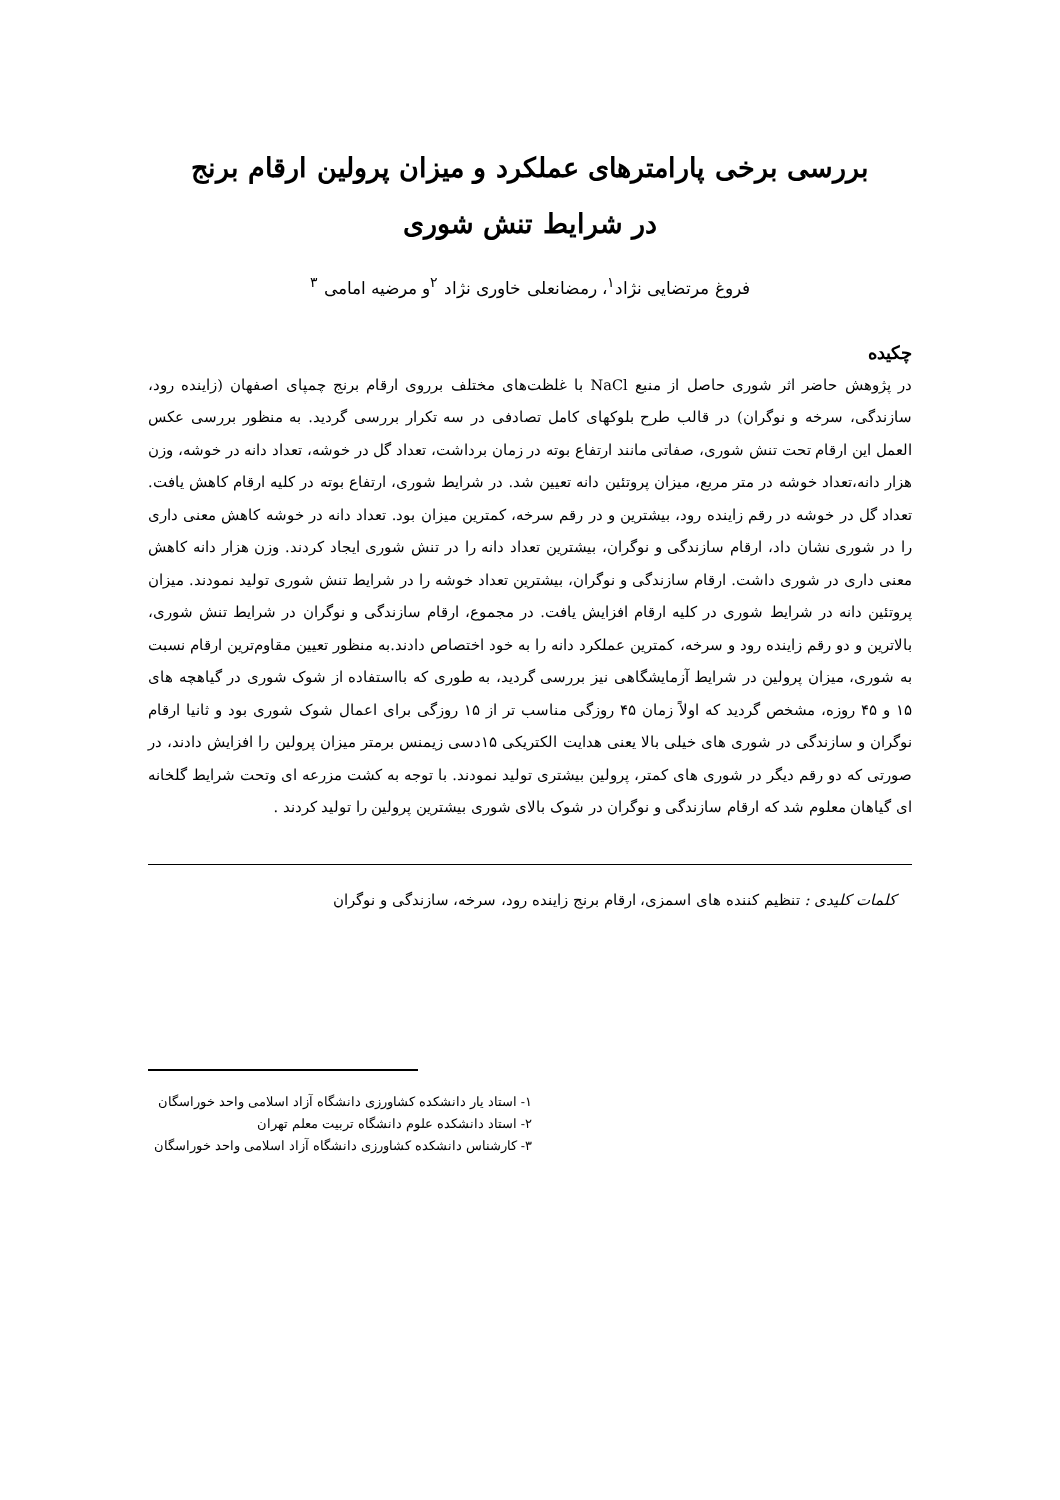بررسی برخی پارامترهای عملکرد و میزان پرولین ارقام برنج
در شرایط تنش شوری
فروغ مرتضایی نژاد<sup>۱</sup>، رمضانعلی خاوری نژاد <sup>۲</sup>و مرضیه امامی <sup>۳</sup>
چکیده
در پژوهش حاضر اثر شوری حاصل از منبع NaCl با غلظت‌های مختلف برروی ارقام برنج چمپای اصفهان (زاینده رود، سازندگی، سرخه و نوگران) در قالب طرح بلوکهای کامل تصادفی در سه تکرار بررسی گردید. به منظور بررسی عکس العمل این ارقام تحت تنش شوری، صفاتی مانند ارتفاع بوته در زمان برداشت، تعداد گل در خوشه، تعداد دانه در خوشه، وزن هزار دانه،تعداد خوشه در متر مربع، میزان پروتئین دانه تعیین شد. در شرایط شوری، ارتفاع بوته در کلیه ارقام کاهش یافت. تعداد گل در خوشه در رقم زاینده رود، بیشترین و در رقم سرخه، کمترین میزان بود. تعداد دانه در خوشه کاهش معنی داری را در شوری نشان داد، ارقام سازندگی و نوگران، بیشترین تعداد دانه را در تنش شوری ایجاد کردند. وزن هزار دانه کاهش معنی داری در شوری داشت. ارقام سازندگی و نوگران، بیشترین تعداد خوشه را در شرایط تنش شوری تولید نمودند. میزان پروتئین دانه در شرایط شوری در کلیه ارقام افزایش یافت. در مجموع، ارقام سازندگی و نوگران در شرایط تنش شوری، بالاترین و دو رقم زاینده رود و سرخه، کمترین عملکرد دانه را به خود اختصاص دادند.به منظور تعیین مقاوم‌ترین ارقام نسبت به شوری، میزان پرولین در شرایط آزمایشگاهی نیز بررسی گردید، به طوری که بااستفاده از شوک شوری در گیاهچه های ۱۵ و ۴۵ روزه، مشخص گردید که اولاً زمان ۴۵ روزگی مناسب تر از ۱۵ روزگی برای اعمال شوک شوری بود و ثانیا ارقام نوگران و سازندگی در شوری های خیلی بالا یعنی هدایت الکتریکی ۱۵دسی زیمنس برمتر میزان پرولین را افزایش دادند، در صورتی که دو رقم دیگر در شوری های کمتر، پرولین بیشتری تولید نمودند. با توجه به کشت مزرعه ای وتحت شرایط گلخانه ای گیاهان معلوم شد که ارقام سازندگی و نوگران در شوک بالای شوری بیشترین پرولین را تولید کردند .
کلمات کلیدی : تنظیم کننده های اسمزی، ارقام برنج زاینده رود، سرخه، سازندگی و نوگران
۱- استاد یار دانشکده کشاورزی دانشگاه آزاد اسلامی واحد خوراسگان
۲- استاد دانشکده علوم دانشگاه تربیت معلم تهران
۳- کارشناس دانشکده کشاورزی دانشگاه آزاد اسلامی واحد خوراسگان